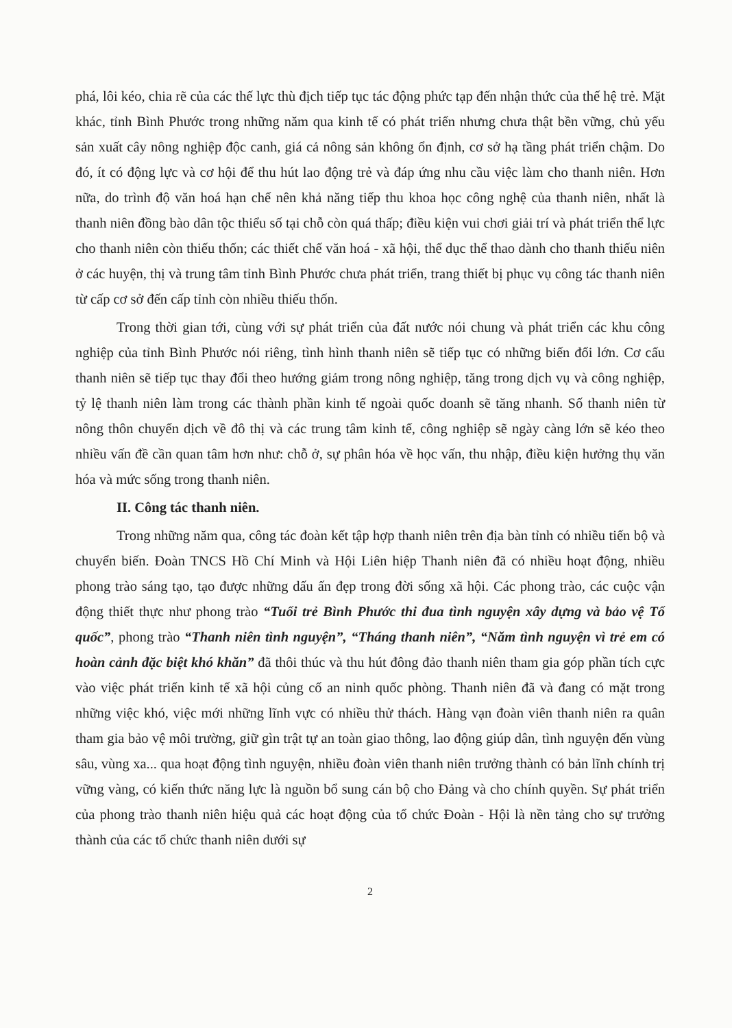phá, lôi kéo, chia rẽ của các thế lực thù địch tiếp tục tác động phức tạp đến nhận thức của thế hệ trẻ. Mặt khác, tỉnh Bình Phước trong những năm qua kinh tế có phát triển nhưng chưa thật bền vững, chủ yếu sản xuất cây nông nghiệp độc canh, giá cả nông sản không ổn định, cơ sở hạ tầng phát triển chậm. Do đó, ít có động lực và cơ hội để thu hút lao động trẻ và đáp ứng nhu cầu việc làm cho thanh niên. Hơn nữa, do trình độ văn hoá hạn chế nên khả năng tiếp thu khoa học công nghệ của thanh niên, nhất là thanh niên đồng bào dân tộc thiểu số tại chỗ còn quá thấp; điều kiện vui chơi giải trí và phát triển thể lực cho thanh niên còn thiếu thốn; các thiết chế văn hoá - xã hội, thể dục thể thao dành cho thanh thiếu niên ở các huyện, thị và trung tâm tỉnh Bình Phước chưa phát triển, trang thiết bị phục vụ công tác thanh niên từ cấp cơ sở đến cấp tỉnh còn nhiều thiếu thốn.
Trong thời gian tới, cùng với sự phát triển của đất nước nói chung và phát triển các khu công nghiệp của tỉnh Bình Phước nói riêng, tình hình thanh niên sẽ tiếp tục có những biến đổi lớn. Cơ cấu thanh niên sẽ tiếp tục thay đổi theo hướng giảm trong nông nghiệp, tăng trong dịch vụ và công nghiệp, tỷ lệ thanh niên làm trong các thành phần kinh tế ngoài quốc doanh sẽ tăng nhanh. Số thanh niên từ nông thôn chuyển dịch về đô thị và các trung tâm kinh tế, công nghiệp sẽ ngày càng lớn sẽ kéo theo nhiều vấn đề cần quan tâm hơn như: chỗ ở, sự phân hóa về học vấn, thu nhập, điều kiện hưởng thụ văn hóa và mức sống trong thanh niên.
II. Công tác thanh niên.
Trong những năm qua, công tác đoàn kết tập hợp thanh niên trên địa bàn tỉnh có nhiều tiến bộ và chuyển biến. Đoàn TNCS Hồ Chí Minh và Hội Liên hiệp Thanh niên đã có nhiều hoạt động, nhiều phong trào sáng tạo, tạo được những dấu ấn đẹp trong đời sống xã hội. Các phong trào, các cuộc vận động thiết thực như phong trào “Tuổi trẻ Bình Phước thi đua tình nguyện xây dựng và bảo vệ Tổ quốc”, phong trào “Thanh niên tình nguyện”, “Tháng thanh niên”, “Năm tình nguyện vì trẻ em có hoàn cảnh đặc biệt khó khăn” đã thôi thúc và thu hút đông đảo thanh niên tham gia góp phần tích cực vào việc phát triển kinh tế xã hội củng cố an ninh quốc phòng. Thanh niên đã và đang có mặt trong những việc khó, việc mới những lĩnh vực có nhiều thử thách. Hàng vạn đoàn viên thanh niên ra quân tham gia bảo vệ môi trường, giữ gìn trật tự an toàn giao thông, lao động giúp dân, tình nguyện đến vùng sâu, vùng xa... qua hoạt động tình nguyện, nhiều đoàn viên thanh niên trưởng thành có bản lĩnh chính trị vững vàng, có kiến thức năng lực là nguồn bổ sung cán bộ cho Đảng và cho chính quyền. Sự phát triển của phong trào thanh niên hiệu quả các hoạt động của tổ chức Đoàn - Hội là nền tảng cho sự trưởng thành của các tổ chức thanh niên dưới sự
2